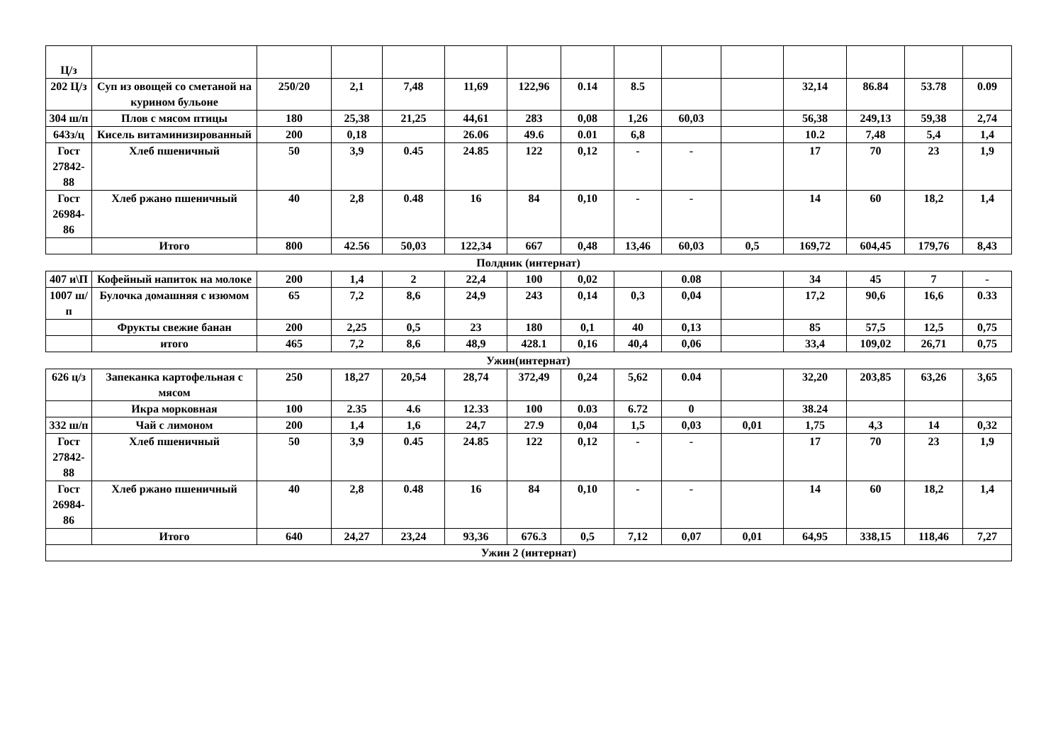| Ц/з | | | | | | | | | | | | | | |
| 202 Ц/з | Суп из овощей со сметаной на курином бульоне | 250/20 | 2,1 | 7,48 | 11,69 | 122,96 | 0.14 | 8.5 | | | 32,14 | 86.84 | 53.78 | 0.09 |
| 304 ш/п | Плов с мясом птицы | 180 | 25,38 | 21,25 | 44,61 | 283 | 0,08 | 1,26 | 60,03 | | 56,38 | 249,13 | 59,38 | 2,74 |
| 643з/ц | Кисель витаминизированный | 200 | 0,18 | | 26.06 | 49.6 | 0.01 | 6,8 | | | 10.2 | 7,48 | 5,4 | 1,4 |
| Гост 27842-88 | Хлеб пшеничный | 50 | 3,9 | 0.45 | 24.85 | 122 | 0,12 | - | - | | 17 | 70 | 23 | 1,9 |
| Гост 26984-86 | Хлеб ржано пшеничный | 40 | 2,8 | 0.48 | 16 | 84 | 0,10 | - | - | | 14 | 60 | 18,2 | 1,4 |
| | Итого | 800 | 42.56 | 50,03 | 122,34 | 667 | 0,48 | 13,46 | 60,03 | 0,5 | 169,72 | 604,45 | 179,76 | 8,43 |
Полдник (интернат)
| 407 и\П | Кофейный напиток на молоке | 200 | 1,4 | 2 | 22,4 | 100 | 0,02 | | 0.08 | | 34 | 45 | 7 | - |
| 1007 ш/п | Булочка домашняя с изюмом | 65 | 7,2 | 8,6 | 24,9 | 243 | 0,14 | 0,3 | 0,04 | | 17,2 | 90,6 | 16,6 | 0.33 |
| | Фрукты свежие банан | 200 | 2,25 | 0,5 | 23 | 180 | 0,1 | 40 | 0,13 | | 85 | 57,5 | 12,5 | 0,75 |
| | итого | 465 | 7,2 | 8,6 | 48,9 | 428.1 | 0,16 | 40,4 | 0,06 | | 33,4 | 109,02 | 26,71 | 0,75 |
Ужин(интернат)
| 626 ц/з | Запеканка картофельная с мясом | 250 | 18,27 | 20,54 | 28,74 | 372,49 | 0,24 | 5,62 | 0.04 | | 32,20 | 203,85 | 63,26 | 3,65 |
| | Икра морковная | 100 | 2.35 | 4.6 | 12.33 | 100 | 0.03 | 6.72 | 0 | | 38.24 | | | |
| 332 ш/п | Чай с лимоном | 200 | 1,4 | 1,6 | 24,7 | 27.9 | 0,04 | 1,5 | 0,03 | 0,01 | 1,75 | 4,3 | 14 | 0,32 |
| Гост 27842-88 | Хлеб пшеничный | 50 | 3,9 | 0.45 | 24.85 | 122 | 0,12 | - | - | | 17 | 70 | 23 | 1,9 |
| Гост 26984-86 | Хлеб ржано пшеничный | 40 | 2,8 | 0.48 | 16 | 84 | 0,10 | - | - | | 14 | 60 | 18,2 | 1,4 |
| | Итого | 640 | 24,27 | 23,24 | 93,36 | 676.3 | 0,5 | 7,12 | 0,07 | 0,01 | 64,95 | 338,15 | 118,46 | 7,27 |
| Ужин 2 (интернат) | | | | | | | | | | | | | | |